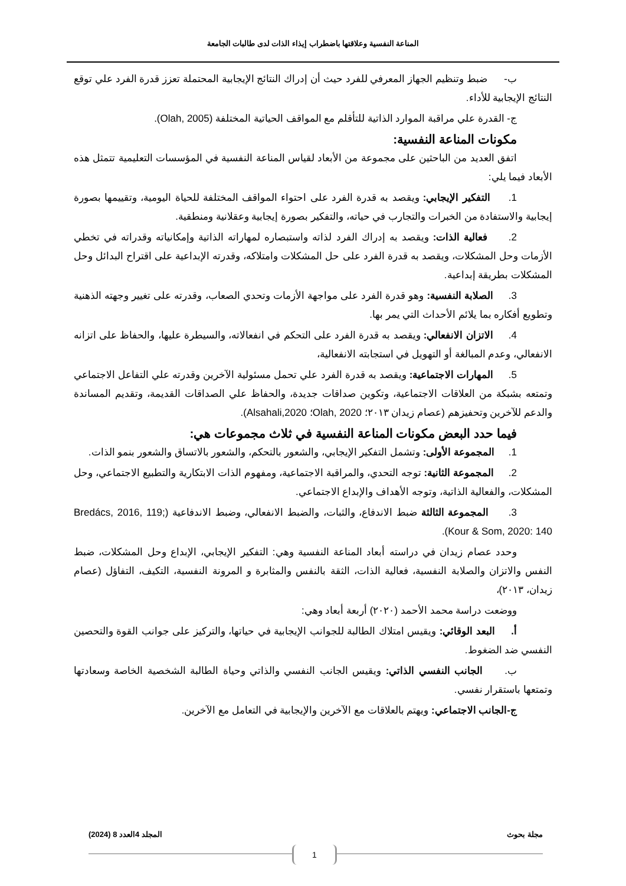المناعة النفسية وعلاقتها باضطراب إيذاء الذات لدى طالبات الجامعة
ب- ضبط وتنظيم الجهاز المعرفي للفرد حيث أن إدراك النتائج الإيجابية المحتملة تعزز قدرة الفرد علي توقع النتائج الإيجابية للأداء.
ج- القدرة علي مراقبة الموارد الذاتية للتأقلم مع المواقف الحياتية المختلفة (Olah, 2005).
مكونات المناعة النفسية:
اتفق العديد من الباحثين على مجموعة من الأبعاد لقياس المناعة النفسية في المؤسسات التعليمية تتمثل هذه الأبعاد فيما يلي:
1. التفكير الإيجابي: ويقصد به قدرة الفرد على احتواء المواقف المختلفة للحياة اليومية، وتقييمها بصورة إيجابية والاستفادة من الخبرات والتجارب في حياته، والتفكير بصورة إيجابية وعقلانية ومنطقية.
2. فعالية الذات: ويقصد به إدراك الفرد لذاته واستبصاره لمهاراته الذاتية وإمكانياته وقدراته في تخطي الأزمات وحل المشكلات، ويقصد به قدرة الفرد على حل المشكلات وامتلاكه، وقدرته الإبداعية على اقتراح البدائل وحل المشكلات بطريقة إبداعية.
3. الصلابة النفسية: وهو قدرة الفرد على مواجهة الأزمات وتحدي الصعاب، وقدرته على تغيير وجهته الذهنية وتطويع أفكاره بما يلائم الأحداث التي يمر بها.
4. الاتزان الانفعالي: ويقصد به قدرة الفرد على التحكم في انفعالاته، والسيطرة عليها، والحفاظ على اتزانه الانفعالي، وعدم المبالغة أو التهويل في استجابته الانفعالية،
5. المهارات الاجتماعية: ويقصد به قدرة الفرد علي تحمل مسئولية الآخرين وقدرته علي التفاعل الاجتماعي وتمتعه بشبكة من العلاقات الاجتماعية، وتكوين صداقات جديدة، والحفاظ علي الصداقات القديمة، وتقديم المساندة والدعم للآخرين وتحفيزهم (عصام زيدان ٢٠١٣؛ Olah, 2020؛ Alsahali,2020).
فيما حدد البعض مكونات المناعة النفسية في ثلاث مجموعات هي:
1. المجموعة الأولى: وتشمل التفكير الإيجابي، والشعور بالتحكم، والشعور بالاتساق والشعور بنمو الذات.
2. المجموعة الثانية: توجه التحدي، والمراقبة الاجتماعية، ومفهوم الذات الابتكارية والتطبيع الاجتماعي، وحل المشكلات، والفعالية الذاتية، وتوجه الأهداف والإبداع الاجتماعي.
3. المجموعة الثالثة ضبط الاندفاع، والثبات، والضبط الانفعالي، وضبط الاندفاعية (Bredács, 2016, 119; Kour & Som, 2020: 140).
وحدد عصام زيدان في دراسته أبعاد المناعة النفسية وهي: التفكير الإيجابي، الإبداع وحل المشكلات، ضبط النفس والاتزان والصلابة النفسية، فعالية الذات، الثقة بالنفس والمثابرة و المرونة النفسية، التكيف، التفاؤل (عصام زيدان، ٢٠١٣)،
ووضعت دراسة محمد الأحمد (٢٠٢٠) أربعة أبعاد وهي:
أ. البعد الوقائي: ويقيس امتلاك الطالبة للجوانب الإيجابية في حياتها، والتركيز على جوانب القوة والتحصين النفسي ضد الضغوط.
ب. الجانب النفسي الذاتي: ويقيس الجانب النفسي والذاتي وحياة الطالبة الشخصية الخاصة وسعادتها وتمتعها باستقرار نفسي.
ج-الجانب الاجتماعي: ويهتم بالعلاقات مع الآخرين والإيجابية في التعامل مع الآخرين.
مجلة بحوث المجلد 4العدد 8 (2024)
1